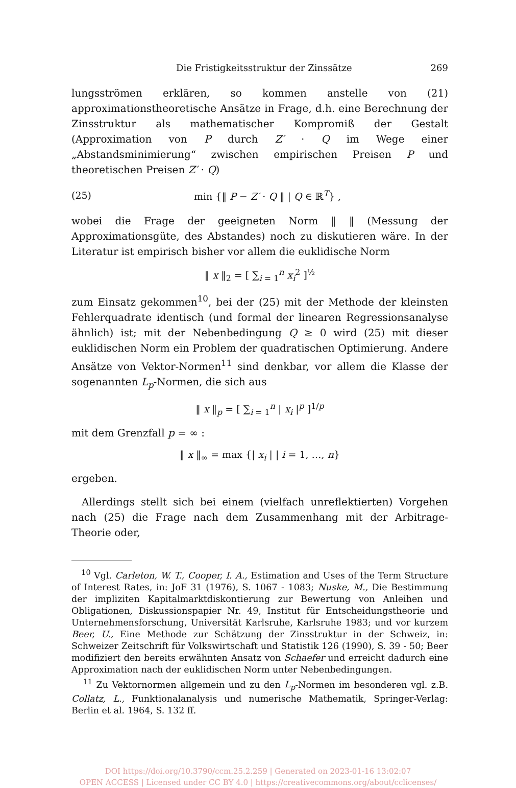Die Fristigkeitsstruktur der Zinssätze 269
lungsströmen erklären, so kommen anstelle von (21) approximationstheoretische Ansätze in Frage, d.h. eine Berechnung der Zinsstruktur als mathematischer Kompromiß der Gestalt (Approximation von P durch Z′ · Q im Wege einer „Abstandsminimierung“ zwischen empirischen Preisen P und theoretischen Preisen Z′ · Q)
(25) min {‖ P − Z′ · Q ‖ | Q ∈ ℝ<sup>T</sup>} ,
wobei die Frage der geeigneten Norm ‖ ‖ (Messung der Approximationsgüte, des Abstandes) noch zu diskutieren wäre. In der Literatur ist empirisch bisher vor allem die euklidische Norm
‖ x ‖<sub>2</sub> = [ ∑<sub>i = 1</sub><sup>n</sup> x<sub>i</sub><sup>2</sup> ]<sup>½</sup>
zum Einsatz gekommen<sup>10</sup>, bei der (25) mit der Methode der kleinsten Fehlerquadrate identisch (und formal der linearen Regressionsanalyse ähnlich) ist; mit der Nebenbedingung Q ≥ 0 wird (25) mit dieser euklidischen Norm ein Problem der quadratischen Optimierung. Andere Ansätze von Vektor-Normen<sup>11</sup> sind denkbar, vor allem die Klasse der sogenannten L<sub>p</sub>-Normen, die sich aus
‖ x ‖<sub>p</sub> = [ ∑<sub>i = 1</sub><sup>n</sup> | x<sub>i</sub> |<sup>p</sup> ]<sup>1/p</sup>
mit dem Grenzfall p = ∞ :
‖ x ‖<sub>∞</sub> = max {| x<sub>i</sub> | | i = 1, …, n}
ergeben.
Allerdings stellt sich bei einem (vielfach unreflektierten) Vorgehen nach (25) die Frage nach dem Zusammenhang mit der Arbitrage-Theorie oder,
<sup>10</sup> Vgl. Carleton, W. T., Cooper, I. A., Estimation and Uses of the Term Structure of Interest Rates, in: JoF 31 (1976), S. 1067 - 1083; Nuske, M., Die Bestimmung der impliziten Kapitalmarktdiskontierung zur Bewertung von Anleihen und Obligationen, Diskussionspapier Nr. 49, Institut für Entscheidungstheorie und Unternehmensforschung, Universität Karlsruhe, Karlsruhe 1983; und vor kurzem Beer, U., Eine Methode zur Schätzung der Zinsstruktur in der Schweiz, in: Schweizer Zeitschrift für Volkswirtschaft und Statistik 126 (1990), S. 39 - 50; Beer modifiziert den bereits erwähnten Ansatz von Schaefer und erreicht dadurch eine Approximation nach der euklidischen Norm unter Nebenbedingungen.
<sup>11</sup> Zu Vektornormen allgemein und zu den L<sub>p</sub>-Normen im besonderen vgl. z.B. Collatz, L., Funktionalanalysis und numerische Mathematik, Springer-Verlag: Berlin et al. 1964, S. 132 ff.
DOI https://doi.org/10.3790/ccm.25.2.259 | Generated on 2023-01-16 13:02:07
OPEN ACCESS | Licensed under CC BY 4.0 | https://creativecommons.org/about/cclicenses/